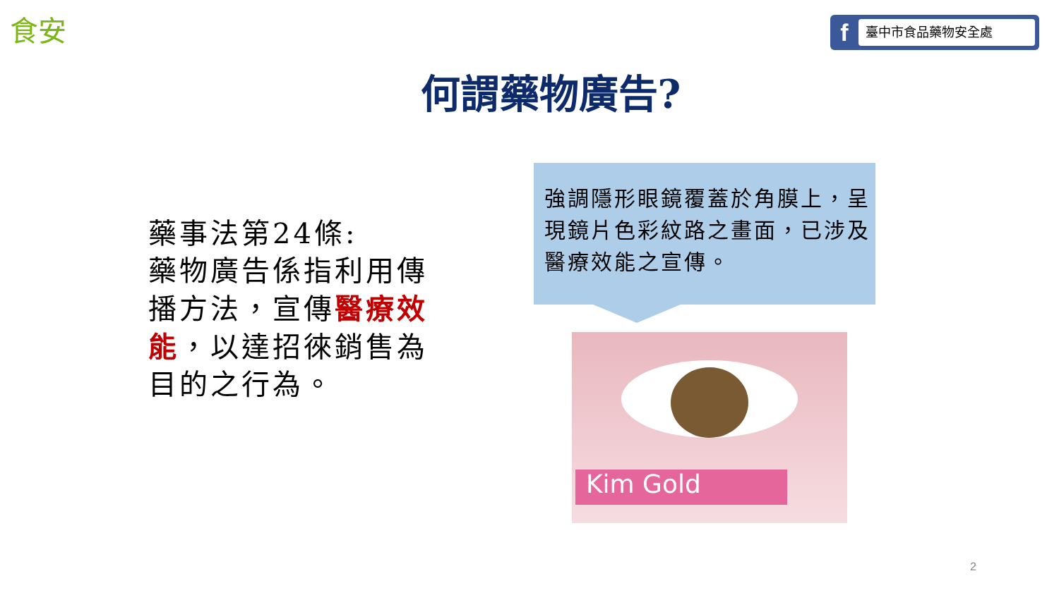食安 f 臺中市食品藥物安全處
何謂藥物廣告?
藥事法第24條:
藥物廣告係指利用傳播方法，宣傳醫療效能，以達招徠銷售為目的之行為。
強調隱形眼鏡覆蓋於角膜上，呈現鏡片色彩紋路之畫面，已涉及醫療效能之宣傳。
Kim Gold
2